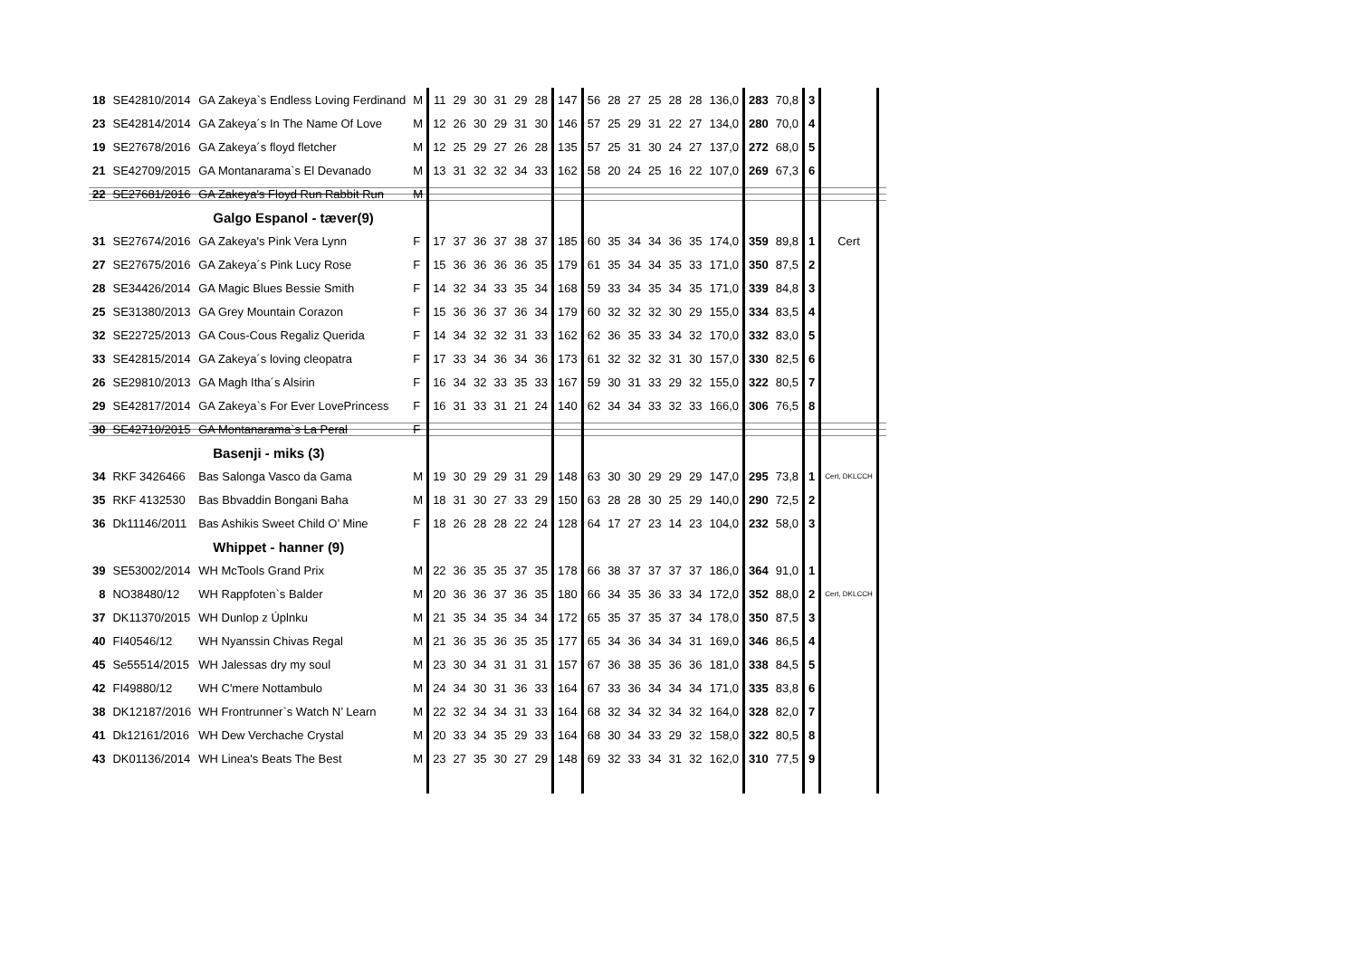| 18 | SE42810/2014 | GA Zakeya`s Endless Loving Ferdinand | M | 11 | 29 | 30 | 31 | 29 | 28 | 147 | 56 | 28 | 27 | 25 | 28 | 28 | 136,0 | 283 | 70,8 | 3 | | |
| 23 | SE42814/2014 | GA Zakeya´s In The Name Of Love | M | 12 | 26 | 30 | 29 | 31 | 30 | 146 | 57 | 25 | 29 | 31 | 22 | 27 | 134,0 | 280 | 70,0 | 4 | | |
| 19 | SE27678/2016 | GA Zakeya´s floyd fletcher | M | 12 | 25 | 29 | 27 | 26 | 28 | 135 | 57 | 25 | 31 | 30 | 24 | 27 | 137,0 | 272 | 68,0 | 5 | | |
| 21 | SE42709/2015 | GA Montanarama`s El Devanado | M | 13 | 31 | 32 | 32 | 34 | 33 | 162 | 58 | 20 | 24 | 25 | 16 | 22 | 107,0 | 269 | 67,3 | 6 | | |
| 22 | SE27681/2016 | GA Zakeya's Floyd Run Rabbit Run | M | | | | | | | | | | | | | | | | | | | |
| | | Galgo Espanol - tæver(9) | | | | | | | | | | | | | | | | | | | | |
| 31 | SE27674/2016 | GA Zakeya's Pink Vera Lynn | F | 17 | 37 | 36 | 37 | 38 | 37 | 185 | 60 | 35 | 34 | 34 | 36 | 35 | 174,0 | 359 | 89,8 | 1 | Cert | |
| 27 | SE27675/2016 | GA Zakeya´s Pink Lucy Rose | F | 15 | 36 | 36 | 36 | 36 | 35 | 179 | 61 | 35 | 34 | 34 | 35 | 33 | 171,0 | 350 | 87,5 | 2 | | |
| 28 | SE34426/2014 | GA Magic Blues Bessie Smith | F | 14 | 32 | 34 | 33 | 35 | 34 | 168 | 59 | 33 | 34 | 35 | 34 | 35 | 171,0 | 339 | 84,8 | 3 | | |
| 25 | SE31380/2013 | GA Grey Mountain Corazon | F | 15 | 36 | 36 | 37 | 36 | 34 | 179 | 60 | 32 | 32 | 32 | 30 | 29 | 155,0 | 334 | 83,5 | 4 | | |
| 32 | SE22725/2013 | GA Cous-Cous Regaliz Querida | F | 14 | 34 | 32 | 32 | 31 | 33 | 162 | 62 | 36 | 35 | 33 | 34 | 32 | 170,0 | 332 | 83,0 | 5 | | |
| 33 | SE42815/2014 | GA Zakeya´s loving cleopatra | F | 17 | 33 | 34 | 36 | 34 | 36 | 173 | 61 | 32 | 32 | 32 | 31 | 30 | 157,0 | 330 | 82,5 | 6 | | |
| 26 | SE29810/2013 | GA Magh Itha´s Alsirin | F | 16 | 34 | 32 | 33 | 35 | 33 | 167 | 59 | 30 | 31 | 33 | 29 | 32 | 155,0 | 322 | 80,5 | 7 | | |
| 29 | SE42817/2014 | GA Zakeya`s For Ever LovePrincess | F | 16 | 31 | 33 | 31 | 21 | 24 | 140 | 62 | 34 | 34 | 33 | 32 | 33 | 166,0 | 306 | 76,5 | 8 | | |
| 30 | SE42710/2015 | GA Montanarama`s La Peral | F | | | | | | | | | | | | | | | | | | | |
| | | Basenji - miks (3) | | | | | | | | | | | | | | | | | | | | |
| 34 | RKF 3426466 | Bas Salonga Vasco da Gama | M | 19 | 30 | 29 | 29 | 31 | 29 | 148 | 63 | 30 | 30 | 29 | 29 | 29 | 147,0 | 295 | 73,8 | 1 | Cert, DKLCCH | |
| 35 | RKF 4132530 | Bas Bbvaddin Bongani Baha | M | 18 | 31 | 30 | 27 | 33 | 29 | 150 | 63 | 28 | 28 | 30 | 25 | 29 | 140,0 | 290 | 72,5 | 2 | | |
| 36 | Dk11146/2011 | Bas Ashikis Sweet Child O’ Mine | F | 18 | 26 | 28 | 28 | 22 | 24 | 128 | 64 | 17 | 27 | 23 | 14 | 23 | 104,0 | 232 | 58,0 | 3 | | |
| | | Whippet - hanner (9) | | | | | | | | | | | | | | | | | | | | |
| 39 | SE53002/2014 | WH McTools Grand Prix | M | 22 | 36 | 35 | 35 | 37 | 35 | 178 | 66 | 38 | 37 | 37 | 37 | 37 | 186,0 | 364 | 91,0 | 1 | | |
| 8 | NO38480/12 | WH Rappfoten`s Balder | M | 20 | 36 | 36 | 37 | 36 | 35 | 180 | 66 | 34 | 35 | 36 | 33 | 34 | 172,0 | 352 | 88,0 | 2 | Cert, DKLCCH | |
| 37 | DK11370/2015 | WH Dunlop z Úplnku | M | 21 | 35 | 34 | 35 | 34 | 34 | 172 | 65 | 35 | 37 | 35 | 37 | 34 | 178,0 | 350 | 87,5 | 3 | | |
| 40 | FI40546/12 | WH Nyanssin Chivas Regal | M | 21 | 36 | 35 | 36 | 35 | 35 | 177 | 65 | 34 | 36 | 34 | 34 | 31 | 169,0 | 346 | 86,5 | 4 | | |
| 45 | Se55514/2015 | WH Jalessas dry my soul | M | 23 | 30 | 34 | 31 | 31 | 31 | 157 | 67 | 36 | 38 | 35 | 36 | 36 | 181,0 | 338 | 84,5 | 5 | | |
| 42 | FI49880/12 | WH C'mere Nottambulo | M | 24 | 34 | 30 | 31 | 36 | 33 | 164 | 67 | 33 | 36 | 34 | 34 | 34 | 171,0 | 335 | 83,8 | 6 | | |
| 38 | DK12187/2016 | WH Frontrunner`s Watch N’ Learn | M | 22 | 32 | 34 | 34 | 31 | 33 | 164 | 68 | 32 | 34 | 32 | 34 | 32 | 164,0 | 328 | 82,0 | 7 | | |
| 41 | Dk12161/2016 | WH Dew Verchache Crystal | M | 20 | 33 | 34 | 35 | 29 | 33 | 164 | 68 | 30 | 34 | 33 | 29 | 32 | 158,0 | 322 | 80,5 | 8 | | |
| 43 | DK01136/2014 | WH Linea's Beats The Best | M | 23 | 27 | 35 | 30 | 27 | 29 | 148 | 69 | 32 | 33 | 34 | 31 | 32 | 162,0 | 310 | 77,5 | 9 | | |